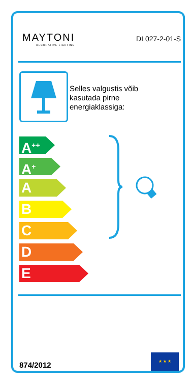MAYTONI
DECORATIVE LIGHTING
DL027-2-01-S
Selles valgustis võib
kasutada pirne
energiaklassiga:
A<sup>++</sup>
A<sup>+</sup>
A
B
C
D
E
874/2012
★ ★ ★